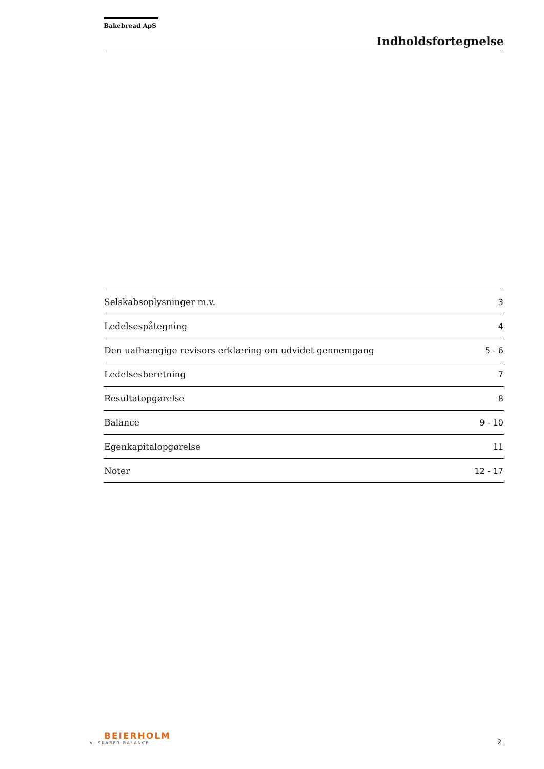Bakebread ApS
Indholdsfortegnelse
| Selskabsoplysninger m.v. | 3 |
| Ledelsespåtegning | 4 |
| Den uafhængige revisors erklæring om udvidet gennemgang | 5 - 6 |
| Ledelsesberetning | 7 |
| Resultatopgørelse | 8 |
| Balance | 9 - 10 |
| Egenkapitalopgørelse | 11 |
| Noter | 12 - 17 |
BEIERHOLM
VI SKABER BALANCE
2